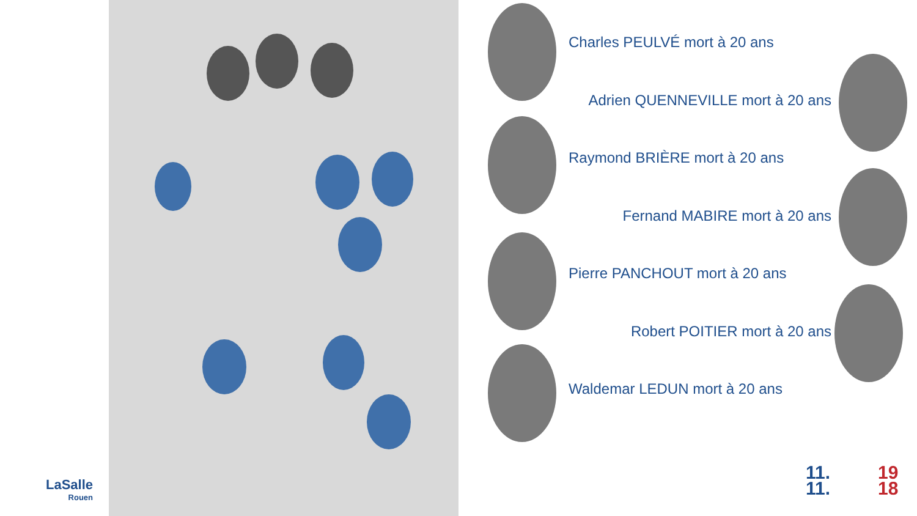Charles PEULVÉ mort à 20 ans
Adrien QUENNEVILLE mort à 20 ans
Raymond BRIÈRE mort à 20 ans
Fernand MABIRE mort à 20 ans
Pierre PANCHOUT mort à 20 ans
Robert POITIER mort à 20 ans
Waldemar LEDUN mort à 20 ans
LaSalle
Rouen
11.
11.
19
18